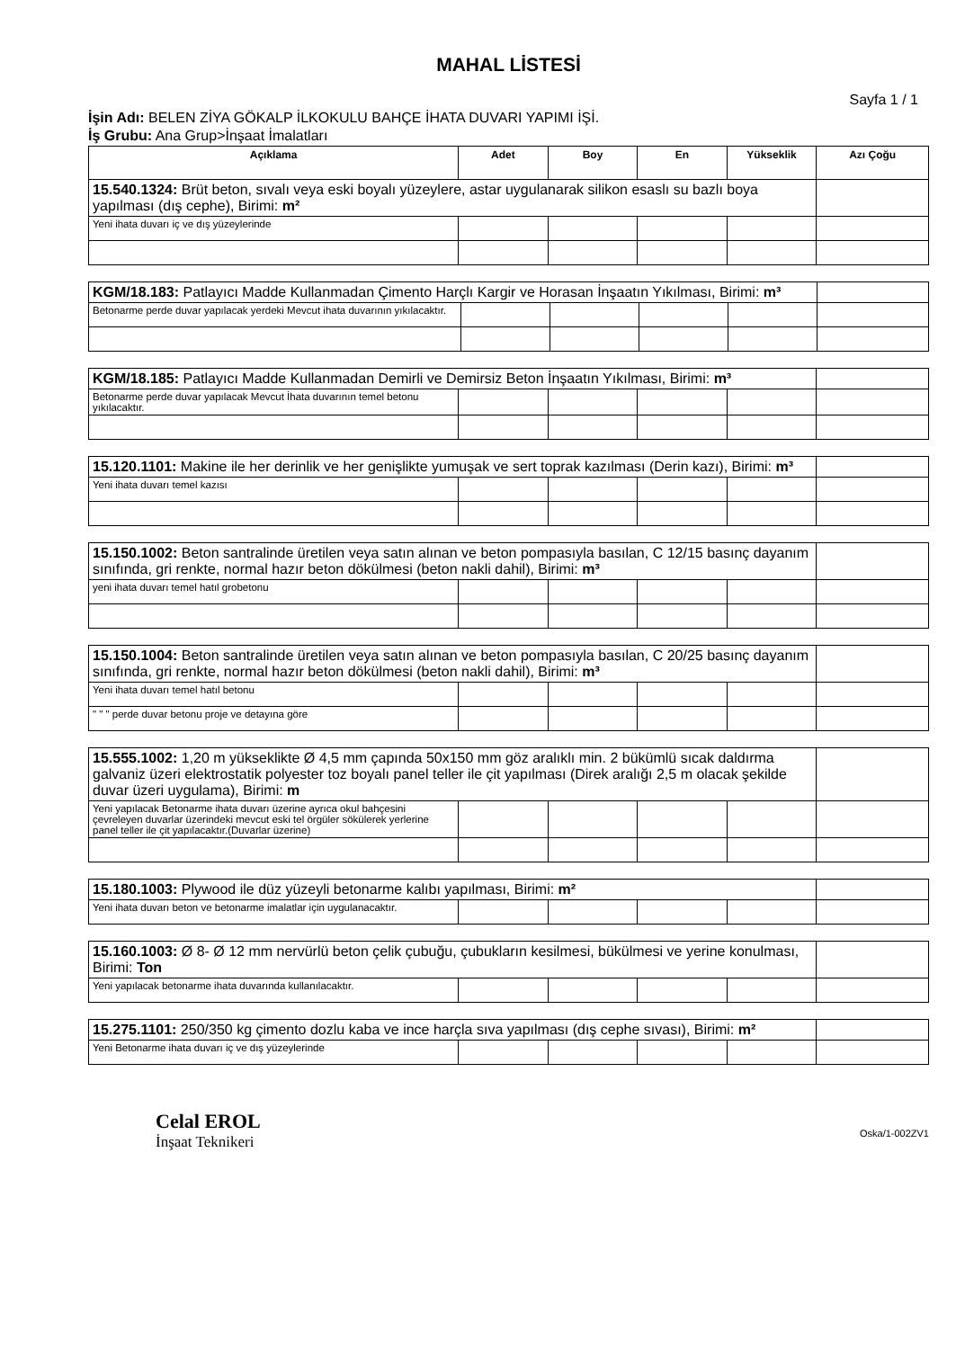MAHAL LİSTESİ
Sayfa 1 / 1
İşin Adı: BELEN ZİYA GÖKALP İLKOKULU BAHÇE İHATA DUVARI YAPIMI İŞİ.
İş Grubu: Ana Grup>İnşaat İmalatları
| Açıklama | Adet | Boy | En | Yükseklik | Azı Çoğu |
| --- | --- | --- | --- | --- | --- |
| 15.540.1324: Brüt beton, sıvalı veya eski boyalı yüzeylere, astar uygulanarak silikon esaslı su bazlı boya yapılması (dış cephe), Birimi: m² | | | | | |
| Yeni ihata duvarı iç ve dış yüzeylerinde | | | | | |
| KGM/18.183: Patlayıcı Madde Kullanmadan Çimento Harçlı Kargir ve Horasan İnşaatın Yıkılması, Birimi: m³ | | | | | |
| Betonarme perde duvar yapılacak yerdeki Mevcut ihata duvarının yıkılacaktır. | | | | | |
| KGM/18.185: Patlayıcı Madde Kullanmadan Demirli ve Demirsiz Beton İnşaatın Yıkılması, Birimi: m³ | | | | | |
| Betonarme perde duvar yapılacak Mevcut İhata duvarının temel betonu yıkılacaktır. | | | | | |
| 15.120.1101: Makine ile her derinlik ve her genişlikte yumuşak ve sert toprak kazılması (Derin kazı), Birimi: m³ | | | | | |
| Yeni ihata duvarı temel kazısı | | | | | |
| 15.150.1002: Beton santralinde üretilen veya satın alınan ve beton pompasıyla basılan, C 12/15 basınç dayanım sınıfında, gri renkte, normal hazır beton dökülmesi (beton nakli dahil), Birimi: m³ | | | | | |
| yeni ihata duvarı temel hatıl grobetonu | | | | | |
| 15.150.1004: Beton santralinde üretilen veya satın alınan ve beton pompasıyla basılan, C 20/25 basınç dayanım sınıfında, gri renkte, normal hazır beton dökülmesi (beton nakli dahil), Birimi: m³ | | | | | |
| Yeni ihata duvarı temel hatıl betonu | | | | | |
| " " " perde duvar betonu proje ve detayına göre | | | | | |
| 15.555.1002: 1,20 m yükseklikte Ø 4,5 mm çapında 50x150 mm göz aralıklı min. 2 bükümlü sıcak daldırma galvaniz üzeri elektrostatik polyester toz boyalı panel teller ile çit yapılması (Direk aralığı 2,5 m olacak şekilde duvar üzeri uygulama), Birimi: m | | | | | |
| Yeni yapılacak Betonarme ihata duvarı üzerine ayrıca okul bahçesini çevreleyen duvarlar üzerindeki mevcut eski tel örgüler sökülerek yerlerine panel teller ile çit yapılacaktır.(Duvarlar üzerine) | | | | | |
| 15.180.1003: Plywood ile düz yüzeyli betonarme kalıbı yapılması, Birimi: m² | | | | | |
| Yeni ihata duvarı beton ve betonarme imalatlar için uygulanacaktır. | | | | | |
| 15.160.1003: Ø 8- Ø 12 mm nervürlü beton çelik çubuğu, çubukların kesilmesi, bükülmesi ve yerine konulması, Birimi: Ton | | | | | |
| Yeni yapılacak betonarme ihata duvarında kullanılacaktır. | | | | | |
| 15.275.1101: 250/350 kg çimento dozlu kaba ve ince harçla sıva yapılması (dış cephe sıvası), Birimi: m² | | | | | |
| Yeni Betonarme ihata duvarı iç ve dış yüzeylerinde | | | | | |
Celal EROL
İnşaat Teknikeri
Oska/1-002ZV1